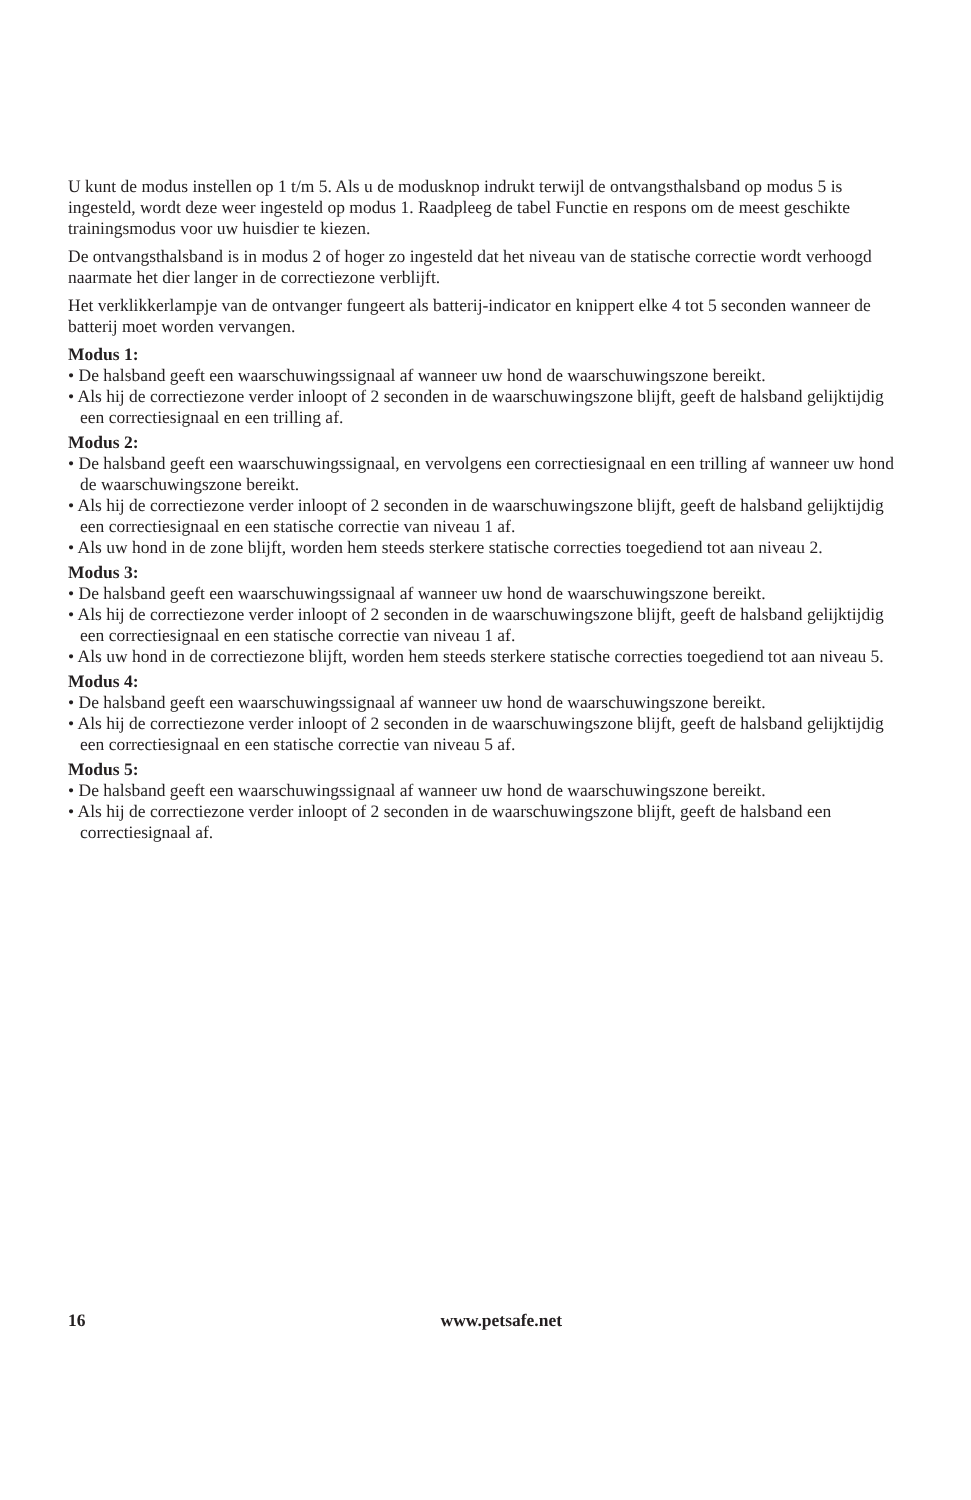U kunt de modus instellen op 1 t/m 5. Als u de modusknop indrukt terwijl de ontvangsthalsband op modus 5 is ingesteld, wordt deze weer ingesteld op modus 1. Raadpleeg de tabel Functie en respons om de meest geschikte trainingsmodus voor uw huisdier te kiezen.
De ontvangsthalsband is in modus 2 of hoger zo ingesteld dat het niveau van de statische correctie wordt verhoogd naarmate het dier langer in de correctiezone verblijft.
Het verklikkerlampje van de ontvanger fungeert als batterij-indicator en knippert elke 4 tot 5 seconden wanneer de batterij moet worden vervangen.
Modus 1:
• De halsband geeft een waarschuwingssignaal af wanneer uw hond de waarschuwingszone bereikt.
• Als hij de correctiezone verder inloopt of 2 seconden in de waarschuwingszone blijft, geeft de halsband gelijktijdig een correctiesignaal en een trilling af.
Modus 2:
• De halsband geeft een waarschuwingssignaal, en vervolgens een correctiesignaal en een trilling af wanneer uw hond de waarschuwingszone bereikt.
• Als hij de correctiezone verder inloopt of 2 seconden in de waarschuwingszone blijft, geeft de halsband gelijktijdig een correctiesignaal en een statische correctie van niveau 1 af.
• Als uw hond in de zone blijft, worden hem steeds sterkere statische correcties toegediend tot aan niveau 2.
Modus 3:
• De halsband geeft een waarschuwingssignaal af wanneer uw hond de waarschuwingszone bereikt.
• Als hij de correctiezone verder inloopt of 2 seconden in de waarschuwingszone blijft, geeft de halsband gelijktijdig een correctiesignaal en een statische correctie van niveau 1 af.
• Als uw hond in de correctiezone blijft, worden hem steeds sterkere statische correcties toegediend tot aan niveau 5.
Modus 4:
• De halsband geeft een waarschuwingssignaal af wanneer uw hond de waarschuwingszone bereikt.
• Als hij de correctiezone verder inloopt of 2 seconden in de waarschuwingszone blijft, geeft de halsband gelijktijdig een correctiesignaal en een statische correctie van niveau 5 af.
Modus 5:
• De halsband geeft een waarschuwingssignaal af wanneer uw hond de waarschuwingszone bereikt.
• Als hij de correctiezone verder inloopt of 2 seconden in de waarschuwingszone blijft, geeft de halsband een correctiesignaal af.
16 www.petsafe.net